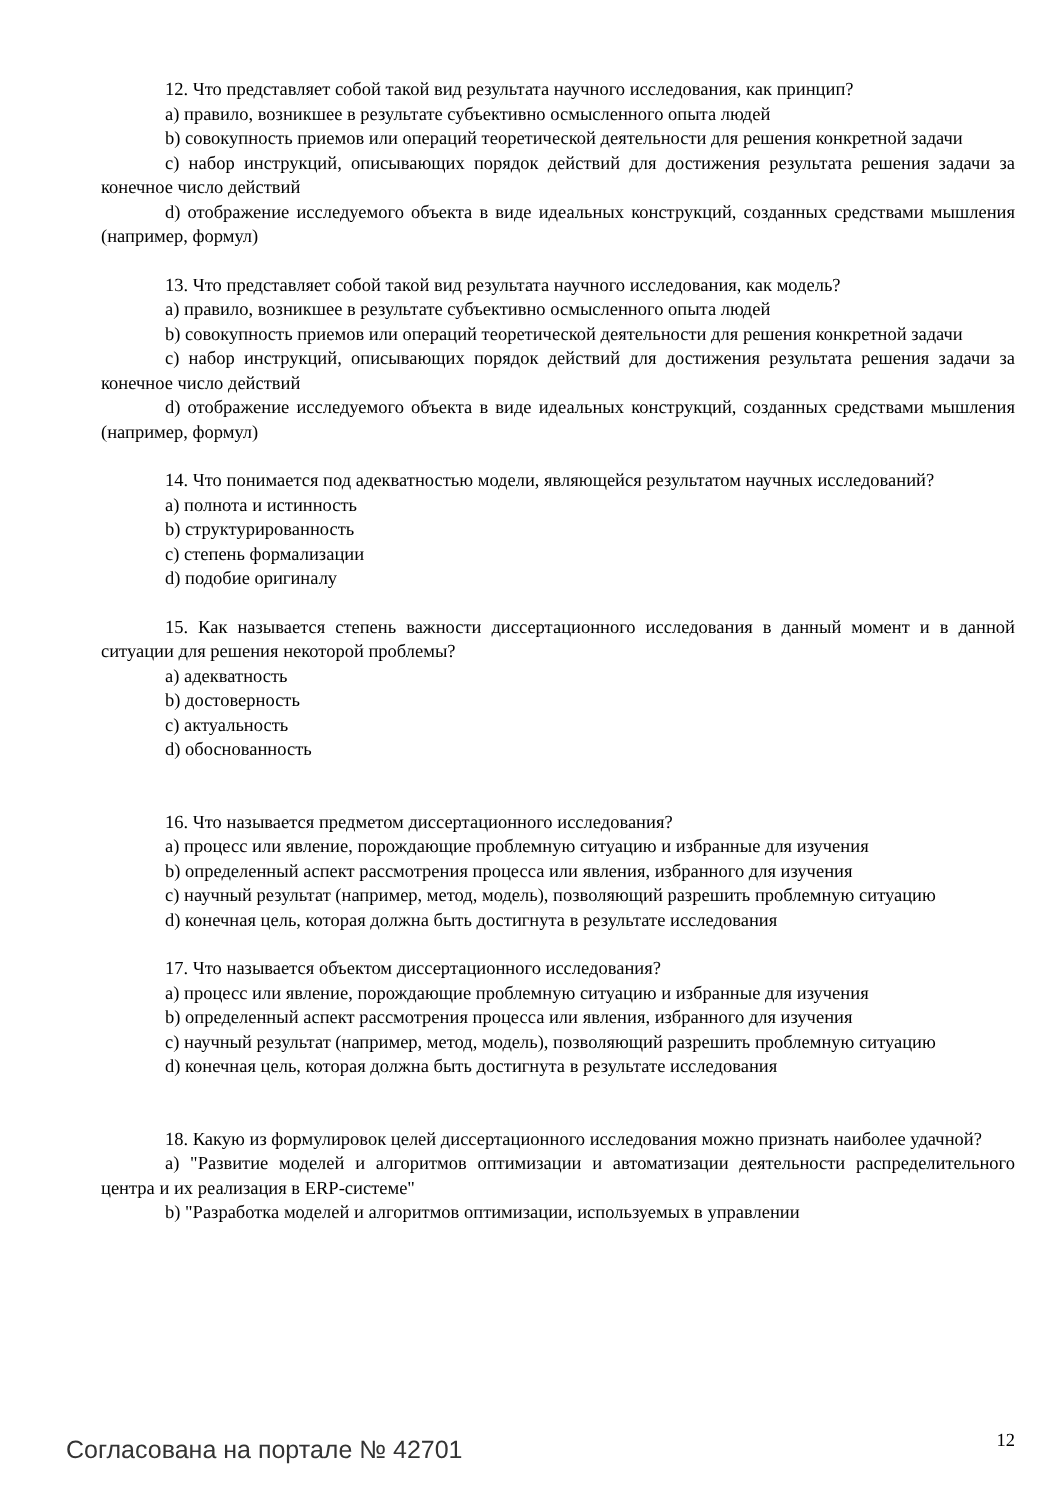12. Что представляет собой такой вид результата научного исследования, как принцип?
a) правило, возникшее в результате субъективно осмысленного опыта людей
b) совокупность приемов или операций теоретической деятельности для решения конкретной задачи
c) набор инструкций, описывающих порядок действий для достижения результата решения задачи за конечное число действий
d) отображение исследуемого объекта в виде идеальных конструкций, созданных средствами мышления (например, формул)
13. Что представляет собой такой вид результата научного исследования, как модель?
a) правило, возникшее в результате субъективно осмысленного опыта людей
b) совокупность приемов или операций теоретической деятельности для решения конкретной задачи
c) набор инструкций, описывающих порядок действий для достижения результата решения задачи за конечное число действий
d) отображение исследуемого объекта в виде идеальных конструкций, созданных средствами мышления (например, формул)
14. Что понимается под адекватностью модели, являющейся результатом научных исследований?
a) полнота и истинность
b) структурированность
c) степень формализации
d) подобие оригиналу
15. Как называется степень важности диссертационного исследования в данный момент и в данной ситуации для решения некоторой проблемы?
a) адекватность
b) достоверность
c) актуальность
d) обоснованность
16. Что называется предметом диссертационного исследования?
a) процесс или явление, порождающие проблемную ситуацию и избранные для изучения
b) определенный аспект рассмотрения процесса или явления, избранного для изучения
c) научный результат (например, метод, модель), позволяющий разрешить проблемную ситуацию
d) конечная цель, которая должна быть достигнута в результате исследования
17. Что называется объектом диссертационного исследования?
a) процесс или явление, порождающие проблемную ситуацию и избранные для изучения
b) определенный аспект рассмотрения процесса или явления, избранного для изучения
c) научный результат (например, метод, модель), позволяющий разрешить проблемную ситуацию
d) конечная цель, которая должна быть достигнута в результате исследования
18. Какую из формулировок целей диссертационного исследования можно признать наиболее удачной?
a) "Развитие моделей и алгоритмов оптимизации и автоматизации деятельности распределительного центра и их реализация в ERP-системе"
b) "Разработка моделей и алгоритмов оптимизации, используемых в управлении
Согласована на портале № 42701 12